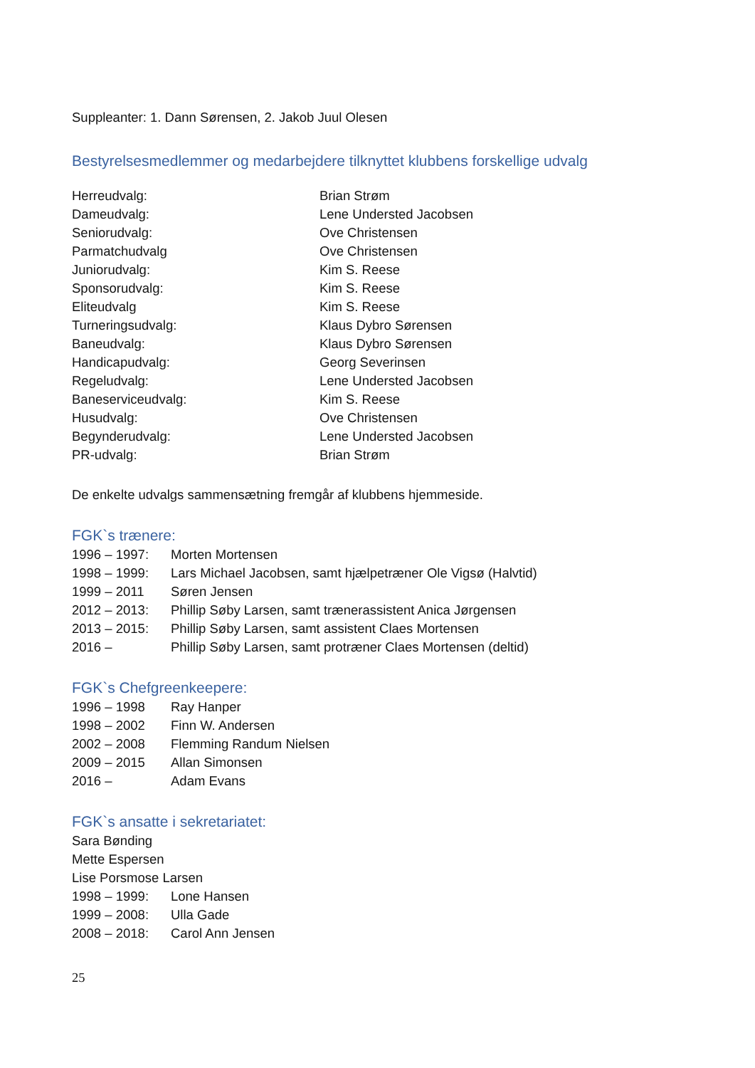Suppleanter: 1. Dann Sørensen, 2. Jakob Juul Olesen
Bestyrelsesmedlemmer og medarbejdere tilknyttet klubbens forskellige udvalg
Herreudvalg: Brian Strøm
Dameudvalg: Lene Understed Jacobsen
Seniorudvalg: Ove Christensen
Parmatchudvalg Ove Christensen
Juniorudvalg: Kim S. Reese
Sponsorudvalg: Kim S. Reese
Eliteudvalg Kim S. Reese
Turneringsudvalg: Klaus Dybro Sørensen
Baneudvalg: Klaus Dybro Sørensen
Handicapudvalg: Georg Severinsen
Regeludvalg: Lene Understed Jacobsen
Baneserviceudvalg: Kim S. Reese
Husudvalg: Ove Christensen
Begynderudvalg: Lene Understed Jacobsen
PR-udvalg: Brian Strøm
De enkelte udvalgs sammensætning fremgår af klubbens hjemmeside.
FGK`s trænere:
1996 – 1997: Morten Mortensen
1998 – 1999: Lars Michael Jacobsen, samt hjælpetræner Ole Vigsø (Halvtid)
1999 – 2011 Søren Jensen
2012 – 2013: Phillip Søby Larsen, samt trænerassistent Anica Jørgensen
2013 – 2015: Phillip Søby Larsen, samt assistent Claes Mortensen
2016 – Phillip Søby Larsen, samt protræner Claes Mortensen (deltid)
FGK`s Chefgreenkeepere:
1996 – 1998 Ray Hanper
1998 – 2002 Finn W. Andersen
2002 – 2008 Flemming Randum Nielsen
2009 – 2015 Allan Simonsen
2016 – Adam Evans
FGK`s ansatte i sekretariatet:
Sara Bønding
Mette Espersen
Lise Porsmose Larsen
1998 – 1999: Lone Hansen
1999 – 2008: Ulla Gade
2008 – 2018: Carol Ann Jensen
25